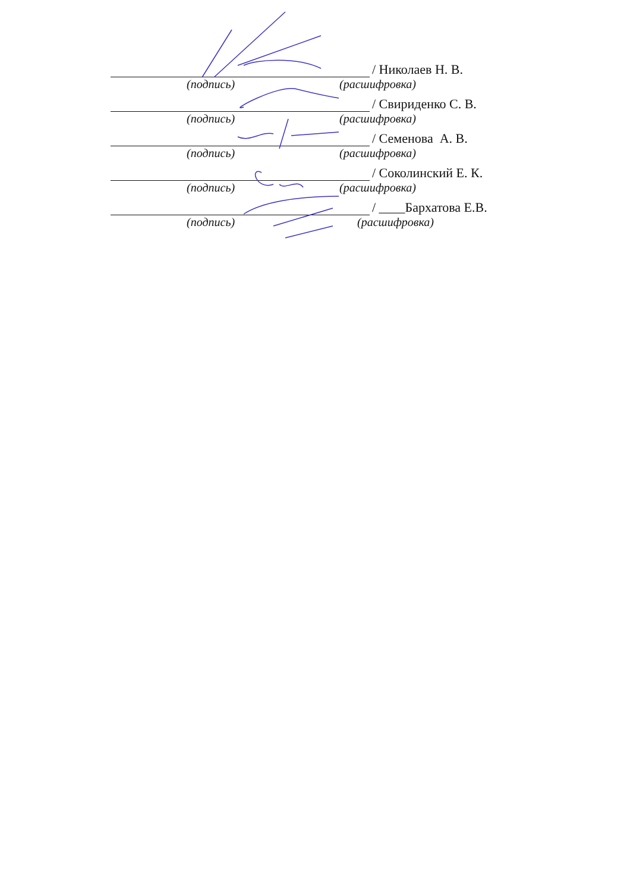/ Николаев Н. В.
(подпись) (расшифровка)
/ Свириденко С. В.
(подпись) (расшифровка)
/ Семенова А. В.
(подпись) (расшифровка)
/ Соколинский Е. К.
(подпись) (расшифровка)
/ ____Бархатова Е.В.
(подпись) (расшифровка)